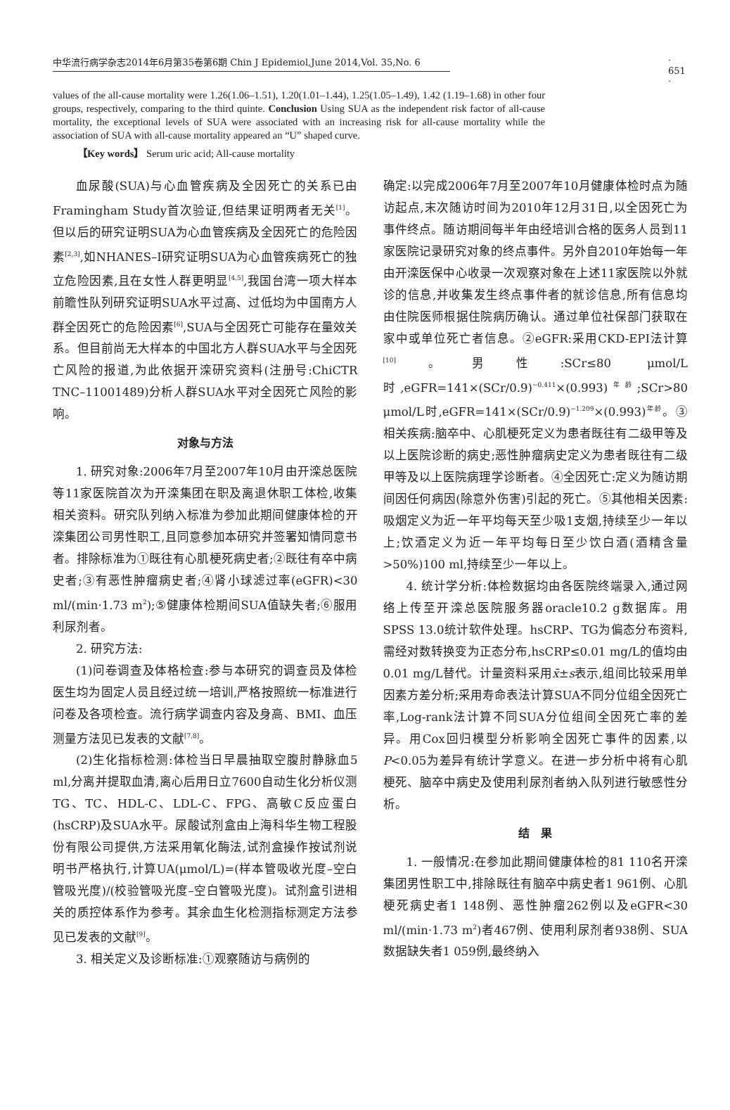中华流行病学杂志2014年6月第35卷第6期 Chin J Epidemiol,June 2014,Vol. 35,No. 6 · 651 ·
values of the all-cause mortality were 1.26(1.06–1.51), 1.20(1.01–1.44), 1.25(1.05–1.49), 1.42 (1.19–1.68) in other four groups, respectively, comparing to the third quinte. Conclusion Using SUA as the independent risk factor of all-cause mortality, the exceptional levels of SUA were associated with an increasing risk for all-cause mortality while the association of SUA with all-cause mortality appeared an “U” shaped curve.
【Key words】 Serum uric acid; All-cause mortality
血尿酸(SUA)与心血管疾病及全因死亡的关系已由 Framingham Study首次验证,但结果证明两者无关<sup>[1]</sup>。但以后的研究证明SUA为心血管疾病及全因死亡的危险因素<sup>[2,3]</sup>,如NHANES–I研究证明SUA为心血管疾病死亡的独立危险因素,且在女性人群更明显<sup>[4,5]</sup>,我国台湾一项大样本前瞻性队列研究证明SUA水平过高、过低均为中国南方人群全因死亡的危险因素<sup>[6]</sup>,SUA与全因死亡可能存在量效关系。但目前尚无大样本的中国北方人群SUA水平与全因死亡风险的报道,为此依据开滦研究资料(注册号:ChiCTR TNC–11001489)分析人群SUA水平对全因死亡风险的影响。
对象与方法
1. 研究对象:2006年7月至2007年10月由开滦总医院等11家医院首次为开滦集团在职及离退休职工体检,收集相关资料。研究队列纳入标准为参加此期间健康体检的开滦集团公司男性职工,且同意参加本研究并签署知情同意书者。排除标准为①既往有心肌梗死病史者;②既往有卒中病史者;③有恶性肿瘤病史者;④肾小球滤过率(eGFR)<30 ml/(min·1.73 m<sup>2</sup>);⑤健康体检期间SUA值缺失者;⑥服用利尿剂者。
2. 研究方法:
(1)问卷调查及体格检查:参与本研究的调查员及体检医生均为固定人员且经过统一培训,严格按照统一标准进行问卷及各项检查。流行病学调查内容及身高、BMI、血压测量方法见已发表的文献<sup>[7,8]</sup>。
(2)生化指标检测:体检当日早晨抽取空腹肘静脉血5 ml,分离并提取血清,离心后用日立7600自动生化分析仪测TG、TC、HDL-C、LDL-C、FPG、高敏C反应蛋白(hsCRP)及SUA水平。尿酸试剂盒由上海科华生物工程股份有限公司提供,方法采用氧化酶法,试剂盒操作按试剂说明书严格执行,计算UA(μmol/L)=(样本管吸收光度–空白管吸光度)/(校验管吸光度–空白管吸光度)。试剂盒引进相关的质控体系作为参考。其余血生化检测指标测定方法参见已发表的文献<sup>[9]</sup>。
3. 相关定义及诊断标准:①观察随访与病例的
确定:以完成2006年7月至2007年10月健康体检时点为随访起点,末次随访时间为2010年12月31日,以全因死亡为事件终点。随访期间每半年由经培训合格的医务人员到11家医院记录研究对象的终点事件。另外自2010年始每一年由开滦医保中心收录一次观察对象在上述11家医院以外就诊的信息,并收集发生终点事件者的就诊信息,所有信息均由住院医师根据住院病历确认。通过单位社保部门获取在家中或单位死亡者信息。②eGFR:采用CKD-EPI法计算<sup>[10]</sup>。男性:SCr≤80 μmol/L时,eGFR=141×(SCr/0.9)<sup>−0.411</sup>×(0.993)<sup>年龄</sup>;SCr>80 μmol/L时,eGFR=141×(SCr/0.9)<sup>−1.209</sup>×(0.993)<sup>年龄</sup>。③相关疾病:脑卒中、心肌梗死定义为患者既往有二级甲等及以上医院诊断的病史;恶性肿瘤病史定义为患者既往有二级甲等及以上医院病理学诊断者。④全因死亡:定义为随访期间因任何病因(除意外伤害)引起的死亡。⑤其他相关因素:吸烟定义为近一年平均每天至少吸1支烟,持续至少一年以上;饮酒定义为近一年平均每日至少饮白酒(酒精含量>50%)100 ml,持续至少一年以上。
4. 统计学分析:体检数据均由各医院终端录入,通过网络上传至开滦总医院服务器oracle10.2 g数据库。用SPSS 13.0统计软件处理。hsCRP、TG为偏态分布资料,需经对数转换变为正态分布,hsCRP≤0.01 mg/L的值均由0.01 mg/L替代。计量资料采用x̄±s表示,组间比较采用单因素方差分析;采用寿命表法计算SUA不同分位组全因死亡率,Log-rank法计算不同SUA分位组间全因死亡率的差异。用Cox回归模型分析影响全因死亡事件的因素,以P<0.05为差异有统计学意义。在进一步分析中将有心肌梗死、脑卒中病史及使用利尿剂者纳入队列进行敏感性分析。
结　果
1. 一般情况:在参加此期间健康体检的81 110名开滦集团男性职工中,排除既往有脑卒中病史者1 961例、心肌梗死病史者1 148例、恶性肿瘤262例以及eGFR<30 ml/(min·1.73 m<sup>2</sup>)者467例、使用利尿剂者938例、SUA数据缺失者1 059例,最终纳入